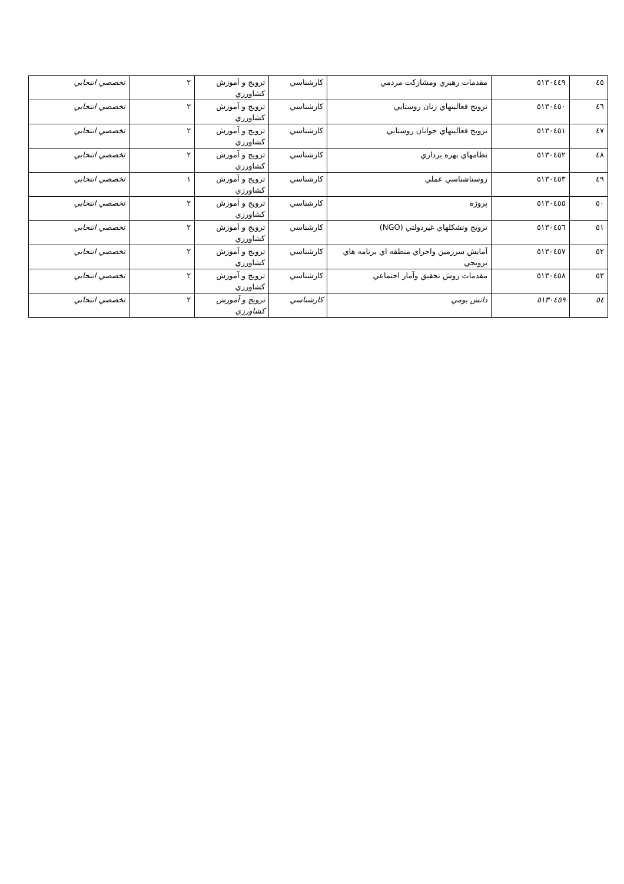| ٤٥ | ٥١٣٠٤٤٩ | مقدمات رهبري ومشاركت مردمي | كارشناسي | ترويج و آموزش كشاورزي | ٢ | تخصصي انتخابي |
| ٤٦ | ٥١٣٠٤٥٠ | ترويج فعاليتهاي زنان روستايي | كارشناسي | ترويج و آموزش كشاورزي | ٢ | تخصصي انتخابي |
| ٤٧ | ٥١٣٠٤٥١ | ترويج فعاليتهاي جوانان روستايي | كارشناسي | ترويج و آموزش كشاورزي | ٢ | تخصصي انتخابي |
| ٤٨ | ٥١٣٠٤٥٢ | نظامهاي بهره برداري | كارشناسي | ترويج و آموزش كشاورزي | ٢ | تخصصي انتخابي |
| ٤٩ | ٥١٣٠٤٥٣ | روستاشناسي عملي | كارشناسي | ترويج و آموزش كشاورزي | ١ | تخصصي انتخابي |
| ٥٠ | ٥١٣٠٤٥٥ | پروژه | كارشناسي | ترويج و آموزش كشاورزي | ٢ | تخصصي انتخابي |
| ٥١ | ٥١٣٠٤٥٦ | ترويج وتشكلهاي غيردولتي (NGO) | كارشناسي | ترويج و آموزش كشاورزي | ٢ | تخصصي انتخابي |
| ٥٢ | ٥١٣٠٤٥٧ | آمايش سرزمين واجراي منطقه اي برنامه هاي ترويجي | كارشناسي | ترويج و آموزش كشاورزي | ٢ | تخصصي انتخابي |
| ٥٣ | ٥١٣٠٤٥٨ | مقدمات روش تحقيق وآمار اجتماعي | كارشناسي | ترويج و آموزش كشاورزي | ٢ | تخصصي انتخابي |
| ٥٤ | ٥١٣٠٤٥٩ | دانش بومي | كارشناسي | ترويج و آموزش كشاورزي | ٢ | تخصصي انتخابي |